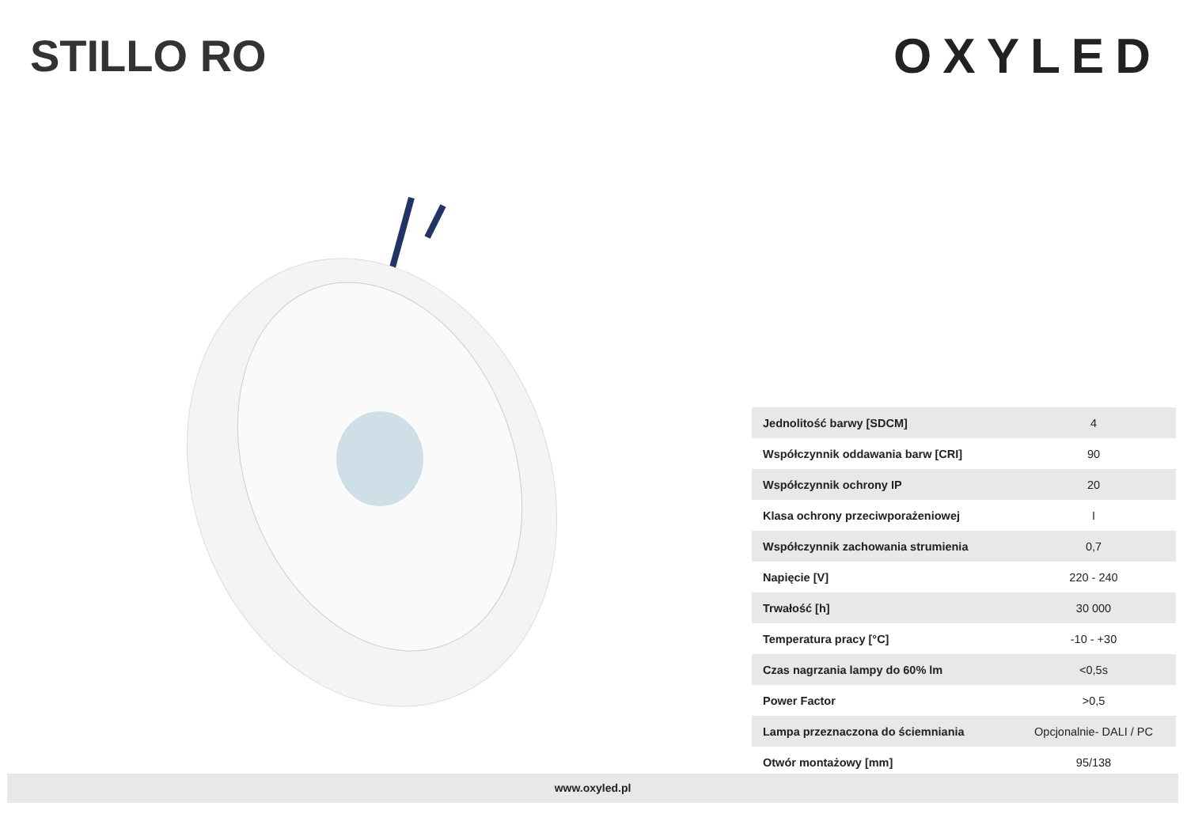STILLO RO OXYLED
| Jednolitość barwy [SDCM] | 4 |
| Współczynnik oddawania barw [CRI] | 90 |
| Współczynnik ochrony IP | 20 |
| Klasa ochrony przeciwporażeniowej | I |
| Współczynnik zachowania strumienia | 0,7 |
| Napięcie [V] | 220 - 240 |
| Trwałość [h] | 30 000 |
| Temperatura pracy [°C] | -10 - +30 |
| Czas nagrzania lampy do 60% lm | <0,5s |
| Power Factor | >0,5 |
| Lampa przeznaczona do ściemniania | Opcjonalnie- DALI / PC |
| Otwór montażowy [mm] | 95/138 |
www.oxyled.pl